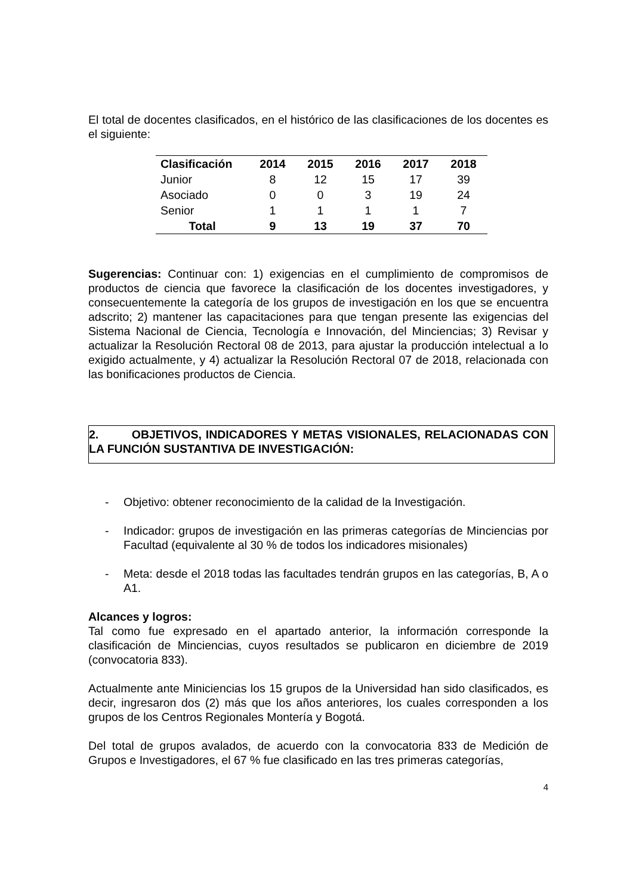El total de docentes clasificados, en el histórico de las clasificaciones de los docentes es el siguiente:
| Clasificación | 2014 | 2015 | 2016 | 2017 | 2018 |
| --- | --- | --- | --- | --- | --- |
| Junior | 8 | 12 | 15 | 17 | 39 |
| Asociado | 0 | 0 | 3 | 19 | 24 |
| Senior | 1 | 1 | 1 | 1 | 7 |
| Total | 9 | 13 | 19 | 37 | 70 |
Sugerencias: Continuar con: 1) exigencias en el cumplimiento de compromisos de productos de ciencia que favorece la clasificación de los docentes investigadores, y consecuentemente la categoría de los grupos de investigación en los que se encuentra adscrito; 2) mantener las capacitaciones para que tengan presente las exigencias del Sistema Nacional de Ciencia, Tecnología e Innovación, del Minciencias; 3) Revisar y actualizar la Resolución Rectoral 08 de 2013, para ajustar la producción intelectual a lo exigido actualmente, y 4) actualizar la Resolución Rectoral 07 de 2018, relacionada con las bonificaciones productos de Ciencia.
2. OBJETIVOS, INDICADORES Y METAS VISIONALES, RELACIONADAS CON LA FUNCIÓN SUSTANTIVA DE INVESTIGACIÓN:
- Objetivo: obtener reconocimiento de la calidad de la Investigación.
- Indicador: grupos de investigación en las primeras categorías de Minciencias por Facultad (equivalente al 30 % de todos los indicadores misionales)
- Meta: desde el 2018 todas las facultades tendrán grupos en las categorías, B, A o A1.
Alcances y logros:
Tal como fue expresado en el apartado anterior, la información corresponde la clasificación de Minciencias, cuyos resultados se publicaron en diciembre de 2019 (convocatoria 833).
Actualmente ante Miniciencias los 15 grupos de la Universidad han sido clasificados, es decir, ingresaron dos (2) más que los años anteriores, los cuales corresponden a los grupos de los Centros Regionales Montería y Bogotá.
Del total de grupos avalados, de acuerdo con la convocatoria 833 de Medición de Grupos e Investigadores, el 67 % fue clasificado en las tres primeras categorías,
4